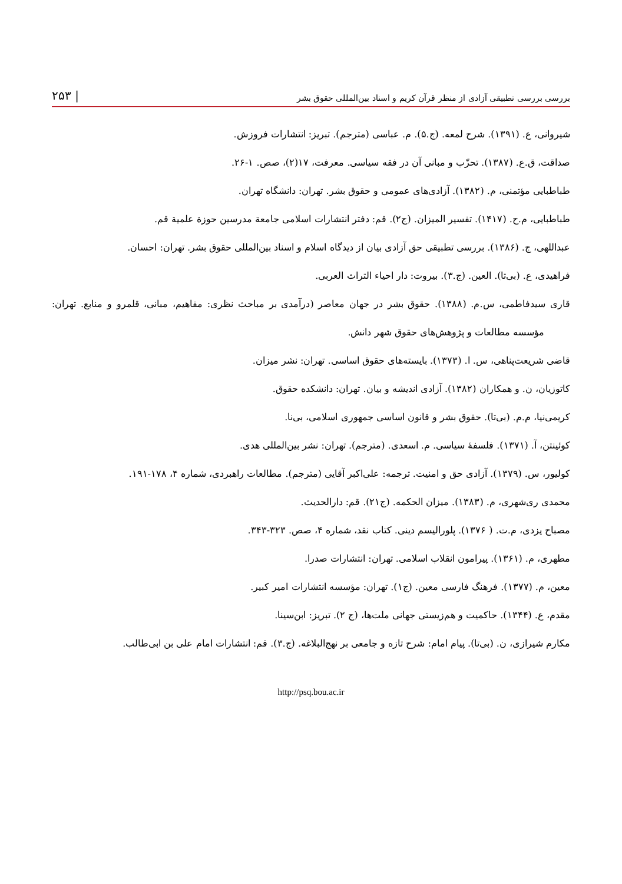بررسی بررسی تطبیقی آزادی از منظر قرآن کریم و اسناد بین‌المللی حقوق بشر | ۲۵۳
شیروانی، ع. (۱۳۹۱). شرح لمعه. (ج.۵). م. عباسی (مترجم). تبریز: انتشارات فروزش.
صداقت، ق.ع. (۱۳۸۷). تحزّب و مبانی آن در فقه سیاسی. معرفت، ۱۷(۲)، صص. ۱-۲۶.
طباطبایی مؤتمنی، م. (۱۳۸۲). آزادی‌های عمومی و حقوق بشر. تهران: دانشگاه تهران.
طباطبایی، م.ح. (۱۴۱۷). تفسیر المیزان. (ج۲). قم: دفتر انتشارات اسلامی جامعة مدرسین حوزة علمیة قم.
عبداللهی، ج. (۱۳۸۶). بررسی تطبیقی حق آزادی بیان از دیدگاه اسلام و اسناد بین‌المللی حقوق بشر. تهران: احسان.
فراهیدی، ع. (بی‌تا). العین. (ج.۳). بیروت: دار احیاء التراث العربی.
قاری سیدفاطمی، س.م. (۱۳۸۸). حقوق بشر در جهان معاصر (درآمدی بر مباحث نظری: مفاهیم، مبانی، قلمرو و منابع. تهران: مؤسسه مطالعات و پژوهش‌های حقوق شهر دانش.
قاضی شریعت‌پناهی، س. ا. (۱۳۷۳). بایسته‌های حقوق اساسی. تهران: نشر میزان.
کاتوزیان، ن. و همکاران (۱۳۸۲). آزادی اندیشه و بیان. تهران: دانشکده حقوق.
کریمی‌نیا، م.م. (بی‌تا). حقوق بشر و قانون اساسی جمهوری اسلامی، بی‌نا.
کوئینتن، آ. (۱۳۷۱). فلسفهٔ سیاسی. م. اسعدی. (مترجم). تهران: نشر بین‌المللی هدی.
کولیور، س. (۱۳۷۹). آزادی حق و امنیت. ترجمه: علی‌اکبر آقایی (مترجم). مطالعات راهبردی، شماره ۴، ۱۷۸-۱۹۱.
محمدی ری‌شهری، م. (۱۳۸۳). میزان الحکمه. (ج۲۱). قم: دارالحدیث.
مصباح یزدی، م.ت. ( ۱۳۷۶). پلورالیسم دینی. کتاب نقد، شماره ۴، صص. ۳۲۳-۳۴۳.
مطهری، م. (۱۳۶۱). پیرامون انقلاب اسلامی. تهران: انتشارات صدرا.
معین، م. (۱۳۷۷). فرهنگ فارسی معین. (ج۱). تهران: مؤسسه انتشارات امیر کبیر.
مقدم، ع. (۱۳۴۴). حاکمیت و هم‌زیستی جهانی ملت‌ها، (ج ۲). تبریز: ابن‌سینا.
مکارم شیرازی، ن. (بی‌تا). پیام امام: شرح تازه و جامعی بر نهج‌البلاغه. (ج.۳). قم: انتشارات امام علی بن ابی‌طالب.
http://psq.bou.ac.ir